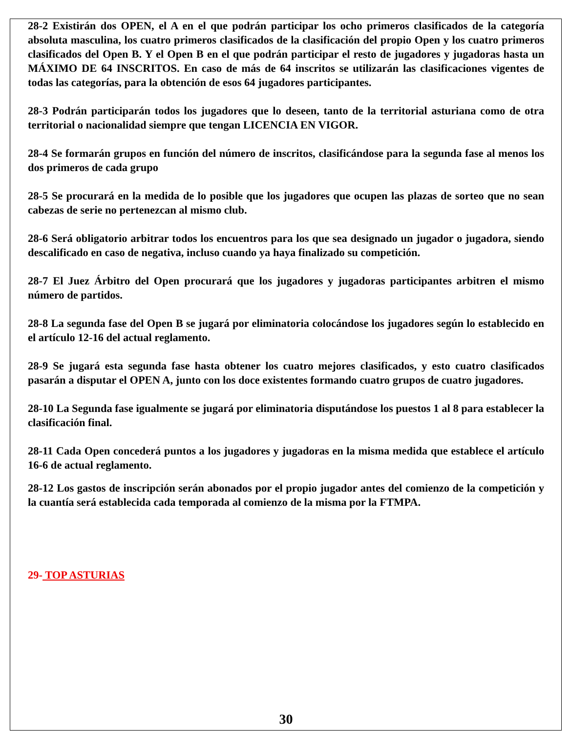28-2 Existirán dos OPEN, el A en el que podrán participar los ocho primeros clasificados de la categoría absoluta masculina, los cuatro primeros clasificados de la clasificación del propio Open y los cuatro primeros clasificados del Open B. Y el Open B en el que podrán participar el resto de jugadores y jugadoras hasta un MÁXIMO DE 64 INSCRITOS. En caso de más de 64 inscritos se utilizarán las clasificaciones vigentes de todas las categorías, para la obtención de esos 64 jugadores participantes.
28-3 Podrán participarán todos los jugadores que lo deseen, tanto de la territorial asturiana como de otra territorial o nacionalidad siempre que tengan LICENCIA EN VIGOR.
28-4 Se formarán grupos en función del número de inscritos, clasificándose para la segunda fase al menos los dos primeros de cada grupo
28-5 Se procurará en la medida de lo posible que los jugadores que ocupen las plazas de sorteo que no sean cabezas de serie no pertenezcan al mismo club.
28-6 Será obligatorio arbitrar todos los encuentros para los que sea designado un jugador o jugadora, siendo descalificado en caso de negativa, incluso cuando ya haya finalizado su competición.
28-7 El Juez Árbitro del Open procurará que los jugadores y jugadoras participantes arbitren el mismo número de partidos.
28-8 La segunda fase del Open B se jugará por eliminatoria colocándose los jugadores según lo establecido en el artículo 12-16 del actual reglamento.
28-9 Se jugará esta segunda fase hasta obtener los cuatro mejores clasificados, y esto cuatro clasificados pasarán a disputar el OPEN A, junto con los doce existentes formando cuatro grupos de cuatro jugadores.
28-10 La Segunda fase igualmente se jugará por eliminatoria disputándose los puestos 1 al 8 para establecer la clasificación final.
28-11 Cada Open concederá puntos a los jugadores y jugadoras en la misma medida que establece el artículo 16-6 de actual reglamento.
28-12 Los gastos de inscripción serán abonados por el propio jugador antes del comienzo de la competición y la cuantía será establecida cada temporada al comienzo de la misma por la FTMPA.
29- TOP ASTURIAS
30